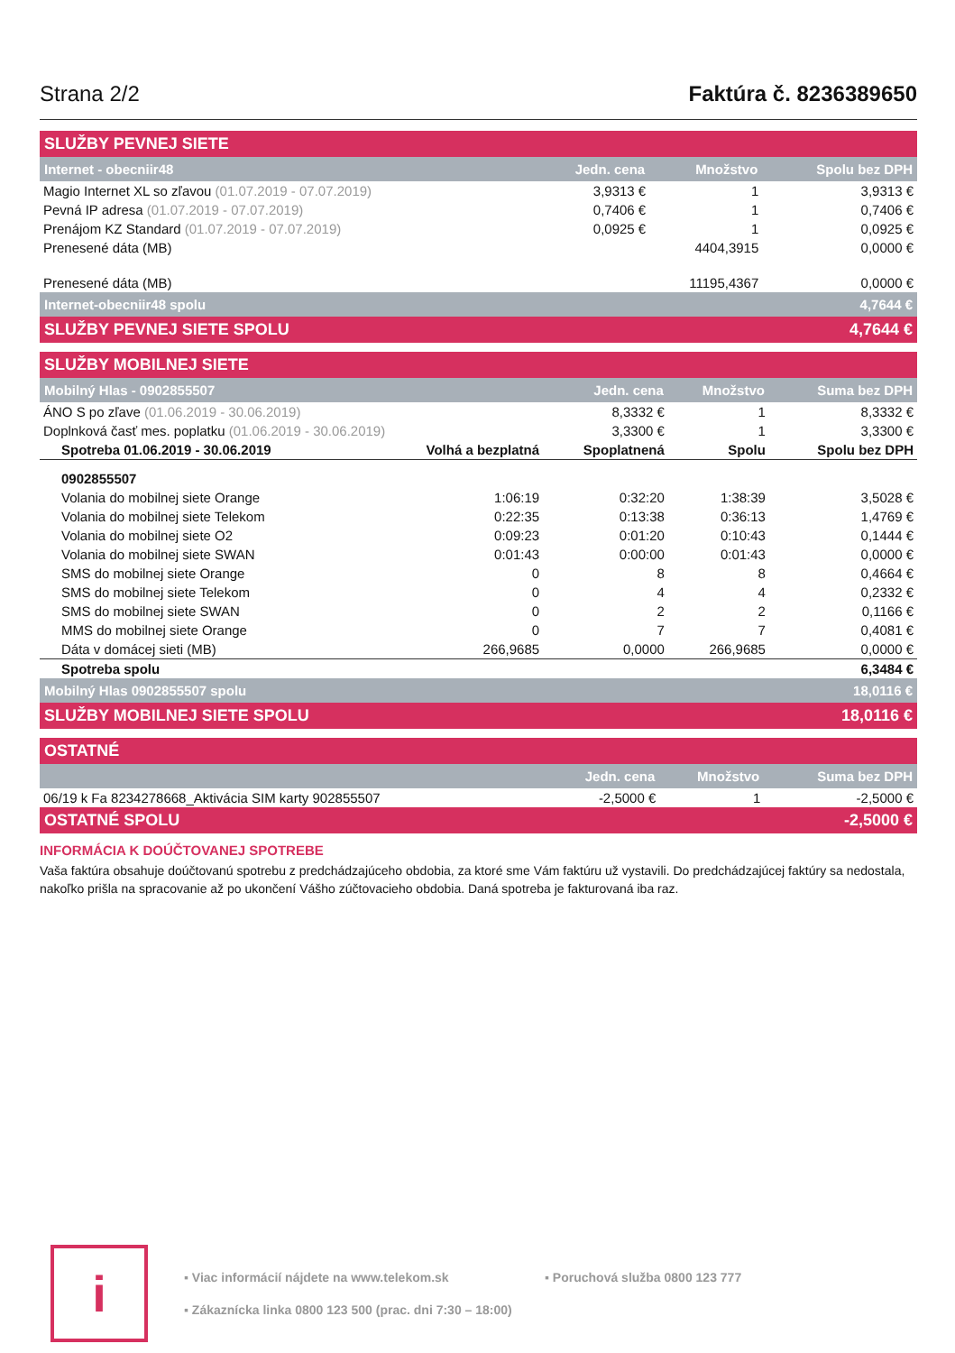Strana 2/2 Faktúra č. 8236389650
| SLUŽBY PEVNEJ SIETE | | | |
| --- | --- | --- | --- |
| Internet - obecniir48 | Jedn. cena | Množstvo | Spolu bez DPH |
| Magio Internet XL so zľavou (01.07.2019 - 07.07.2019) | 3,9313 € | 1 | 3,9313 € |
| Pevná IP adresa (01.07.2019 - 07.07.2019) | 0,7406 € | 1 | 0,7406 € |
| Prenájom KZ Standard (01.07.2019 - 07.07.2019) | 0,0925 € | 1 | 0,0925 € |
| Prenesené dáta (MB) | | 4404,3915 | 0,0000 € |
| Prenesené dáta (MB) | | 11195,4367 | 0,0000 € |
| Internet-obecniir48 spolu | | | 4,7644 € |
| SLUŽBY PEVNEJ SIETE SPOLU | | | 4,7644 € |
| SLUŽBY MOBILNEJ SIETE | | | | |
| --- | --- | --- | --- | --- |
| Mobilný Hlas - 0902855507 | | Jedn. cena | Množstvo | Suma bez DPH |
| ÁNO S po zľave (01.06.2019 - 30.06.2019) | | 8,3332 € | 1 | 8,3332 € |
| Doplnková časť mes. poplatku (01.06.2019 - 30.06.2019) | | 3,3300 € | 1 | 3,3300 € |
| Spotreba 01.06.2019 - 30.06.2019 | Volhá a bezplatná | Spoplatnená | Spolu | Spolu bez DPH |
| 0902855507 | | | | |
| Volania do mobilnej siete Orange | 1:06:19 | 0:32:20 | 1:38:39 | 3,5028 € |
| Volania do mobilnej siete Telekom | 0:22:35 | 0:13:38 | 0:36:13 | 1,4769 € |
| Volania do mobilnej siete O2 | 0:09:23 | 0:01:20 | 0:10:43 | 0,1444 € |
| Volania do mobilnej siete SWAN | 0:01:43 | 0:00:00 | 0:01:43 | 0,0000 € |
| SMS do mobilnej siete Orange | 0 | 8 | 8 | 0,4664 € |
| SMS do mobilnej siete Telekom | 0 | 4 | 4 | 0,2332 € |
| SMS do mobilnej siete SWAN | 0 | 2 | 2 | 0,1166 € |
| MMS do mobilnej siete Orange | 0 | 7 | 7 | 0,4081 € |
| Dáta v domácej sieti (MB) | 266,9685 | 0,0000 | 266,9685 | 0,0000 € |
| Spotreba spolu | | | | 6,3484 € |
| Mobilný Hlas 0902855507 spolu | | | | 18,0116 € |
| SLUŽBY MOBILNEJ SIETE SPOLU | | | | 18,0116 € |
| OSTATNÉ | | | |
| --- | --- | --- | --- |
| | Jedn. cena | Množstvo | Suma bez DPH |
| 06/19 k Fa 8234278668_Aktivácia SIM karty 902855507 | -2,5000 € | 1 | -2,5000 € |
| OSTATNÉ SPOLU | | | -2,5000 € |
INFORMÁCIA K DOÚČTOVANEJ SPOTREBE
Vaša faktúra obsahuje doúčtovanú spotrebu z predchádzajúceho obdobia, za ktoré sme Vám faktúru už vystavili. Do predchádzajúcej faktúry sa nedostala, nakoľko prišla na spracovanie až po ukončení Vášho zúčtovacieho obdobia. Daná spotreba je fakturovaná iba raz.
i
▪ Viac informácií nájdete na www.telekom.sk ▪ Poruchová služba 0800 123 777 ▪ Zákaznícka linka 0800 123 500 (prac. dni 7:30 – 18:00)